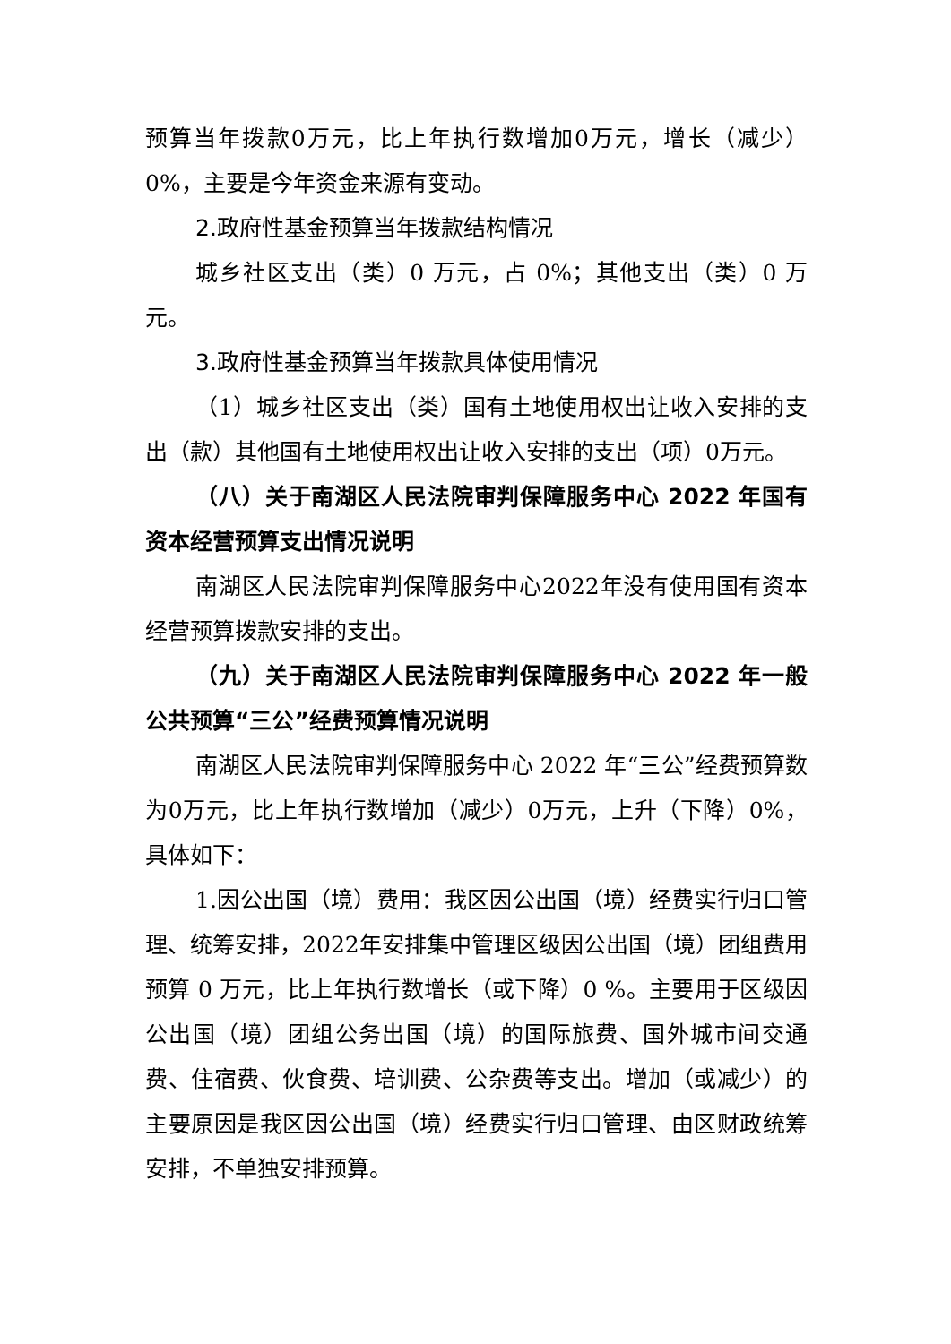预算当年拨款0万元，比上年执行数增加0万元，增长（减少）0%，主要是今年资金来源有变动。
2.政府性基金预算当年拨款结构情况
城乡社区支出（类）0 万元，占 0%；其他支出（类）0 万元。
3.政府性基金预算当年拨款具体使用情况
（1）城乡社区支出（类）国有土地使用权出让收入安排的支出（款）其他国有土地使用权出让收入安排的支出（项）0万元。
（八）关于南湖区人民法院审判保障服务中心 2022 年国有资本经营预算支出情况说明
南湖区人民法院审判保障服务中心2022年没有使用国有资本经营预算拨款安排的支出。
（九）关于南湖区人民法院审判保障服务中心 2022 年一般公共预算“三公”经费预算情况说明
南湖区人民法院审判保障服务中心 2022 年“三公”经费预算数为0万元，比上年执行数增加（减少）0万元，上升（下降）0%，具体如下：
1.因公出国（境）费用：我区因公出国（境）经费实行归口管理、统筹安排，2022年安排集中管理区级因公出国（境）团组费用预算 0 万元，比上年执行数增长（或下降）0 %。主要用于区级因公出国（境）团组公务出国（境）的国际旅费、国外城市间交通费、住宿费、伙食费、培训费、公杂费等支出。增加（或减少）的主要原因是我区因公出国（境）经费实行归口管理、由区财政统筹安排，不单独安排预算。